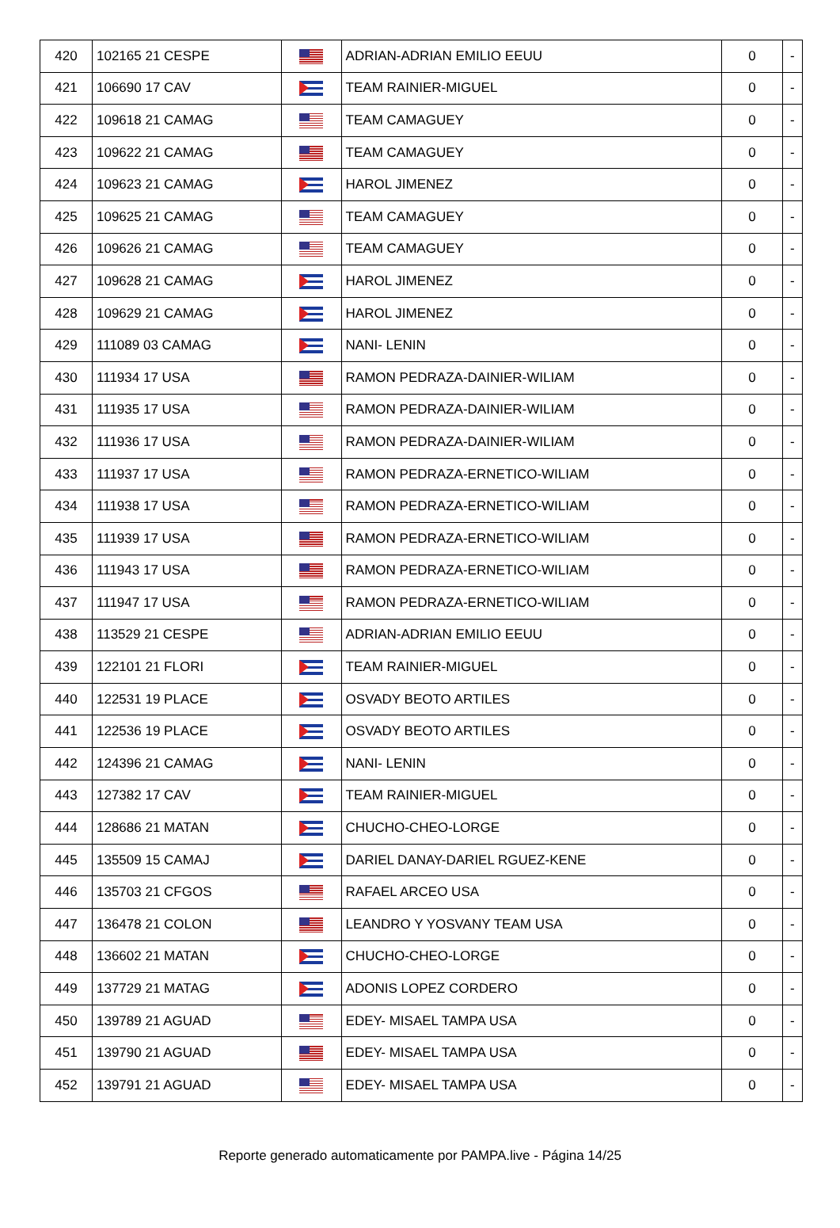| 420 | 102165 21 CESPE | | ADRIAN-ADRIAN EMILIO EEUU | 0 | - |
| 421 | 106690 17 CAV | | TEAM RAINIER-MIGUEL | 0 | - |
| 422 | 109618 21 CAMAG | | TEAM CAMAGUEY | 0 | - |
| 423 | 109622 21 CAMAG | | TEAM CAMAGUEY | 0 | - |
| 424 | 109623 21 CAMAG | | HAROL JIMENEZ | 0 | - |
| 425 | 109625 21 CAMAG | | TEAM CAMAGUEY | 0 | - |
| 426 | 109626 21 CAMAG | | TEAM CAMAGUEY | 0 | - |
| 427 | 109628 21 CAMAG | | HAROL JIMENEZ | 0 | - |
| 428 | 109629 21 CAMAG | | HAROL JIMENEZ | 0 | - |
| 429 | 111089 03 CAMAG | | NANI- LENIN | 0 | - |
| 430 | 111934 17 USA | | RAMON PEDRAZA-DAINIER-WILIAM | 0 | - |
| 431 | 111935 17 USA | | RAMON PEDRAZA-DAINIER-WILIAM | 0 | - |
| 432 | 111936 17 USA | | RAMON PEDRAZA-DAINIER-WILIAM | 0 | - |
| 433 | 111937 17 USA | | RAMON PEDRAZA-ERNETICO-WILIAM | 0 | - |
| 434 | 111938 17 USA | | RAMON PEDRAZA-ERNETICO-WILIAM | 0 | - |
| 435 | 111939 17 USA | | RAMON PEDRAZA-ERNETICO-WILIAM | 0 | - |
| 436 | 111943 17 USA | | RAMON PEDRAZA-ERNETICO-WILIAM | 0 | - |
| 437 | 111947 17 USA | | RAMON PEDRAZA-ERNETICO-WILIAM | 0 | - |
| 438 | 113529 21 CESPE | | ADRIAN-ADRIAN EMILIO EEUU | 0 | - |
| 439 | 122101 21 FLORI | | TEAM RAINIER-MIGUEL | 0 | - |
| 440 | 122531 19 PLACE | | OSVADY BEOTO ARTILES | 0 | - |
| 441 | 122536 19 PLACE | | OSVADY BEOTO ARTILES | 0 | - |
| 442 | 124396 21 CAMAG | | NANI- LENIN | 0 | - |
| 443 | 127382 17 CAV | | TEAM RAINIER-MIGUEL | 0 | - |
| 444 | 128686 21 MATAN | | CHUCHO-CHEO-LORGE | 0 | - |
| 445 | 135509 15 CAMAJ | | DARIEL DANAY-DARIEL RGUEZ-KENE | 0 | - |
| 446 | 135703 21 CFGOS | | RAFAEL ARCEO USA | 0 | - |
| 447 | 136478 21 COLON | | LEANDRO Y YOSVANY TEAM USA | 0 | - |
| 448 | 136602 21 MATAN | | CHUCHO-CHEO-LORGE | 0 | - |
| 449 | 137729 21 MATAG | | ADONIS LOPEZ CORDERO | 0 | - |
| 450 | 139789 21 AGUAD | | EDEY- MISAEL TAMPA USA | 0 | - |
| 451 | 139790 21 AGUAD | | EDEY- MISAEL TAMPA USA | 0 | - |
| 452 | 139791 21 AGUAD | | EDEY- MISAEL TAMPA USA | 0 | - |
Reporte generado automaticamente por PAMPA.live - Página 14/25